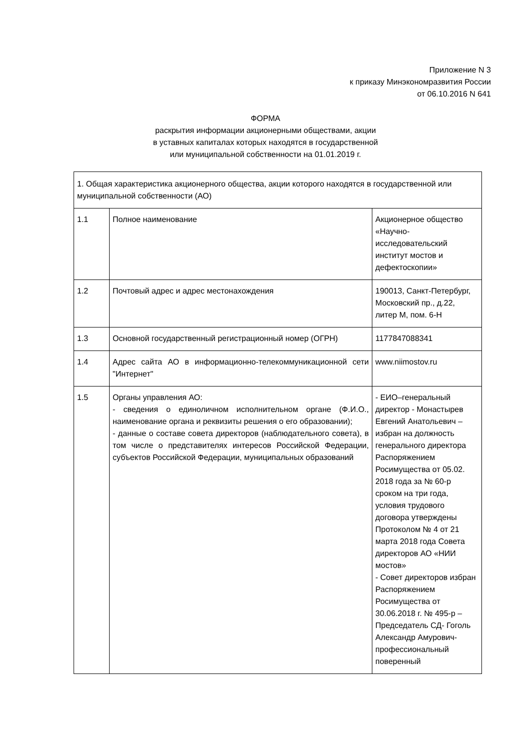Приложение N 3
к приказу Минэкономразвития России
от 06.10.2016 N 641
ФОРМА
раскрытия информации акционерными обществами, акции
в уставных капиталах которых находятся в государственной
или муниципальной собственности на 01.01.2019 г.
| 1. Общая характеристика акционерного общества, акции которого находятся в государственной или муниципальной собственности (АО) | | |
| 1.1 | Полное наименование | Акционерное общество «Научно-исследовательский институт мостов и дефектоскопии» |
| 1.2 | Почтовый адрес и адрес местонахождения | 190013, Санкт-Петербург, Московский пр., д.22, литер М, пом. 6-Н |
| 1.3 | Основной государственный регистрационный номер (ОГРН) | 1177847088341 |
| 1.4 | Адрес сайта АО в информационно-телекоммуникационной сети "Интернет" | www.niimostov.ru |
| 1.5 | Органы управления АО: - сведения о единоличном исполнительном органе (Ф.И.О., наименование органа и реквизиты решения о его образовании); - данные о составе совета директоров (наблюдательного совета), в том числе о представителях интересов Российской Федерации, субъектов Российской Федерации, муниципальных образований | - ЕИО–генеральный директор - Монастырев Евгений Анатольевич – избран на должность генерального директора Распоряжением Росимущества от 05.02. 2018 года за № 60-р сроком на три года, условия трудового договора утверждены Протоколом № 4 от 21 марта 2018 года Совета директоров АО «НИИ мостов» - Совет директоров избран Распоряжением Росимущества от 30.06.2018 г. № 495-р – Председатель СД- Гоголь Александр Амурович- профессиональный поверенный |